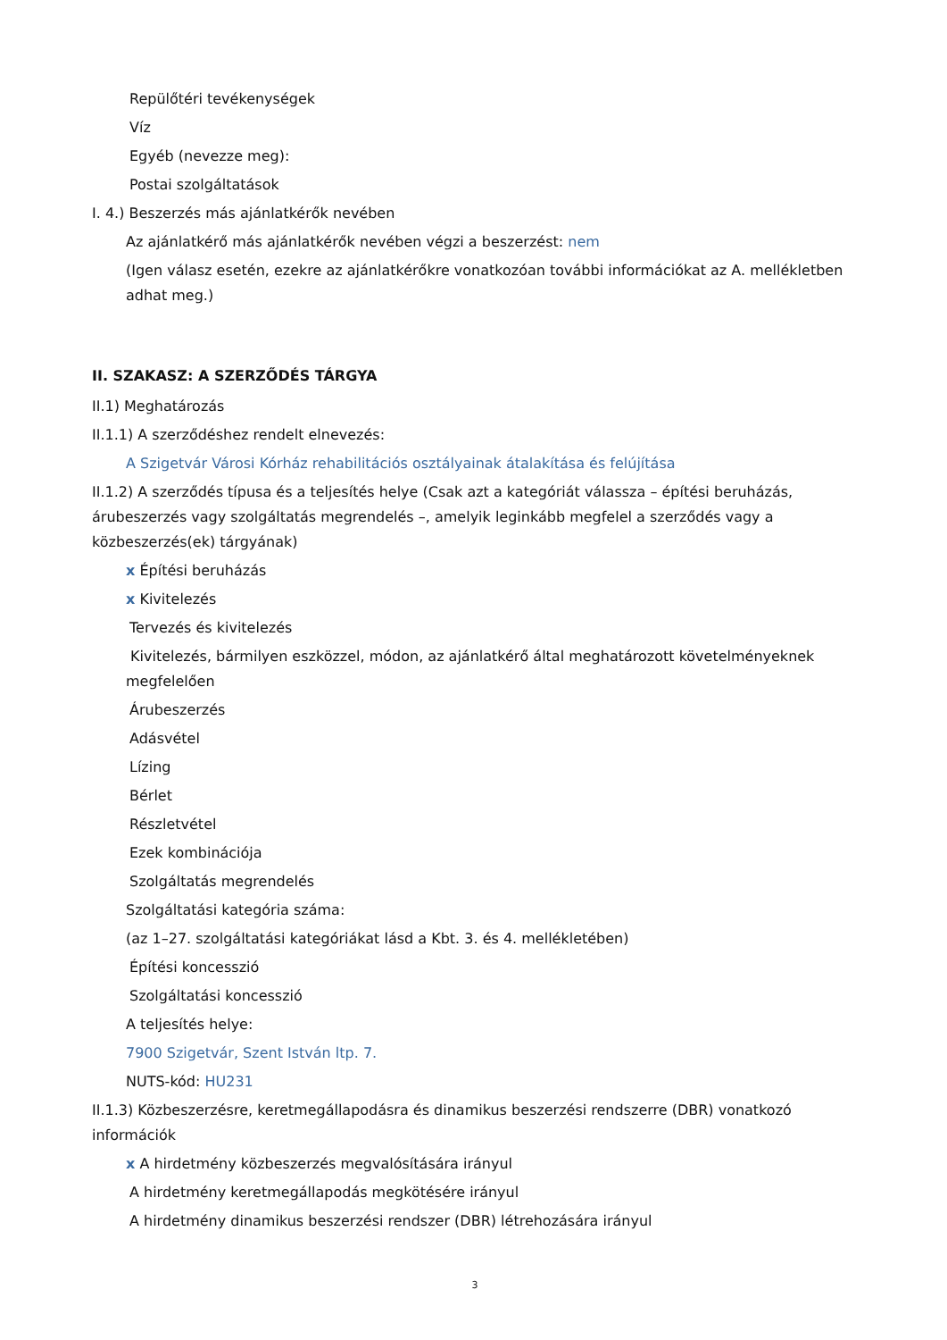Repülőtéri tevékenységek
Víz
Egyéb (nevezze meg):
Postai szolgáltatások
I. 4.) Beszerzés más ajánlatkérők nevében
Az ajánlatkérő más ajánlatkérők nevében végzi a beszerzést: nem
(Igen válasz esetén, ezekre az ajánlatkérőkre vonatkozóan további információkat az A. mellékletben adhat meg.)
II. SZAKASZ: A SZERZŐDÉS TÁRGYA
II.1) Meghatározás
II.1.1) A szerződéshez rendelt elnevezés:
A Szigetvár Városi Kórház rehabilitációs osztályainak átalakítása és felújítása
II.1.2) A szerződés típusa és a teljesítés helye (Csak azt a kategóriát válassza – építési beruházás, árubeszerzés vagy szolgáltatás megrendelés –, amelyik leginkább megfelel a szerződés vagy a közbeszerzés(ek) tárgyának)
x Építési beruházás
x Kivitelezés
Tervezés és kivitelezés
Kivitelezés, bármilyen eszközzel, módon, az ajánlatkérő által meghatározott követelményeknek megfelelően
Árubeszerzés
Adásvétel
Lízing
Bérlet
Részletvétel
Ezek kombinációja
Szolgáltatás megrendelés
Szolgáltatási kategória száma:
(az 1–27. szolgáltatási kategóriákat lásd a Kbt. 3. és 4. mellékletében)
Építési koncesszió
Szolgáltatási koncesszió
A teljesítés helye:
7900 Szigetvár, Szent István ltp. 7.
NUTS-kód: HU231
II.1.3) Közbeszerzésre, keretmegállapodásra és dinamikus beszerzési rendszerre (DBR) vonatkozó információk
x A hirdetmény közbeszerzés megvalósítására irányul
A hirdetmény keretmegállapodás megkötésére irányul
A hirdetmény dinamikus beszerzési rendszer (DBR) létrehozására irányul
3